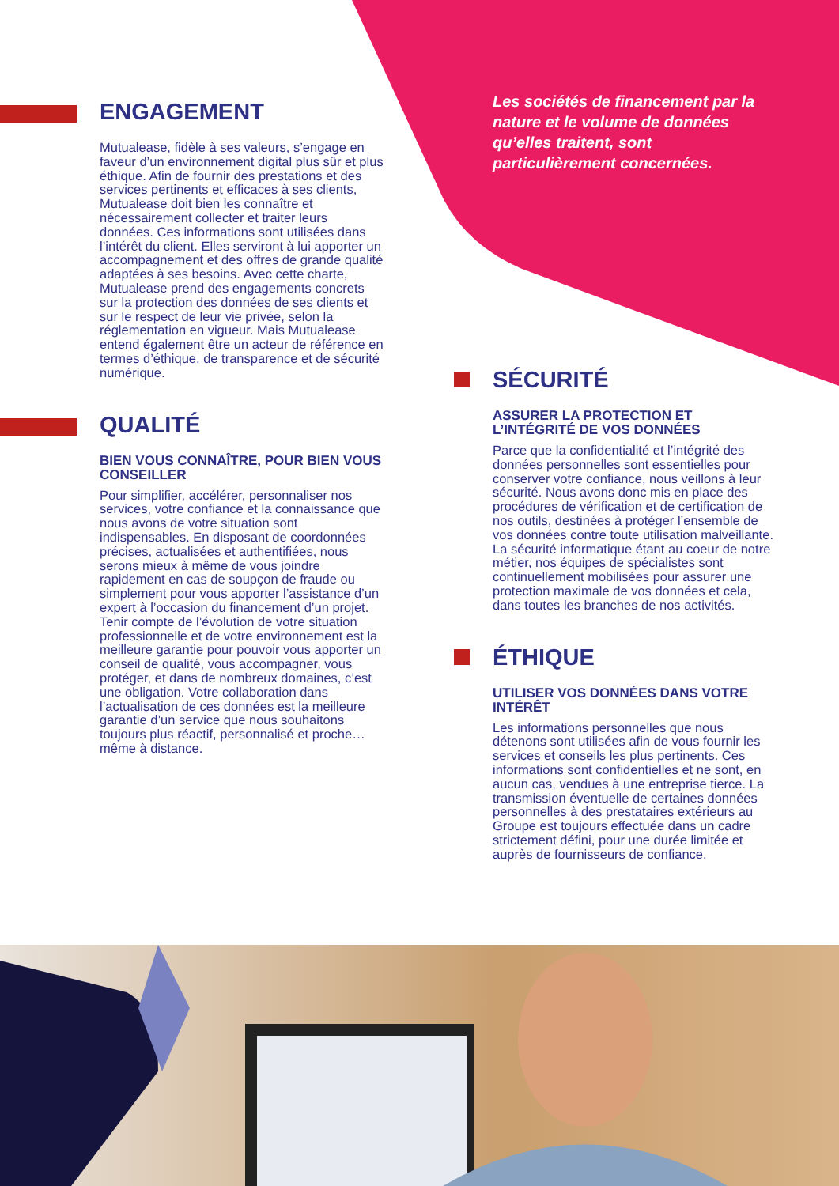ENGAGEMENT
Mutualease, fidèle à ses valeurs, s’engage en faveur d’un environnement digital plus sûr et plus éthique. Afin de fournir des prestations et des services pertinents et efficaces à ses clients, Mutualease doit bien les connaître et nécessairement collecter et traiter leurs données. Ces informations sont utilisées dans l’intérêt du client. Elles serviront à lui apporter un accompagnement et des offres de grande qualité adaptées à ses besoins. Avec cette charte, Mutualease prend des engagements concrets sur la protection des données de ses clients et sur le respect de leur vie privée, selon la réglementation en vigueur. Mais Mutualease entend également être un acteur de référence en termes d’éthique, de transparence et de sécurité numérique.
QUALITÉ
BIEN VOUS CONNAÎTRE, POUR BIEN VOUS CONSEILLER
Pour simplifier, accélérer, personnaliser nos services, votre confiance et la connaissance que nous avons de votre situation sont indispensables. En disposant de coordonnées précises, actualisées et authentifiées, nous serons mieux à même de vous joindre rapidement en cas de soupçon de fraude ou simplement pour vous apporter l’assistance d’un expert à l’occasion du financement d’un projet. Tenir compte de l’évolution de votre situation professionnelle et de votre environnement est la meilleure garantie pour pouvoir vous apporter un conseil de qualité, vous accompagner, vous protéger, et dans de nombreux domaines, c’est une obligation. Votre collaboration dans l’actualisation de ces données est la meilleure garantie d’un service que nous souhaitons toujours plus réactif, personnalisé et proche… même à distance.
Les sociétés de financement par la nature et le volume de données qu’elles traitent, sont particulièrement concernées.
SÉCURITÉ
ASSURER LA PROTECTION ET L’INTÉGRITÉ DE VOS DONNÉES
Parce que la confidentialité et l’intégrité des données personnelles sont essentielles pour conserver votre confiance, nous veillons à leur sécurité. Nous avons donc mis en place des procédures de vérification et de certification de nos outils, destinées à protéger l’ensemble de vos données contre toute utilisation malveillante. La sécurité informatique étant au coeur de notre métier, nos équipes de spécialistes sont continuellement mobilisées pour assurer une protection maximale de vos données et cela, dans toutes les branches de nos activités.
ÉTHIQUE
UTILISER VOS DONNÉES DANS VOTRE INTÉRÊT
Les informations personnelles que nous détenons sont utilisées afin de vous fournir les services et conseils les plus pertinents. Ces informations sont confidentielles et ne sont, en aucun cas, vendues à une entreprise tierce. La transmission éventuelle de certaines données personnelles à des prestataires extérieurs au Groupe est toujours effectuée dans un cadre strictement défini, pour une durée limitée et auprès de fournisseurs de confiance.